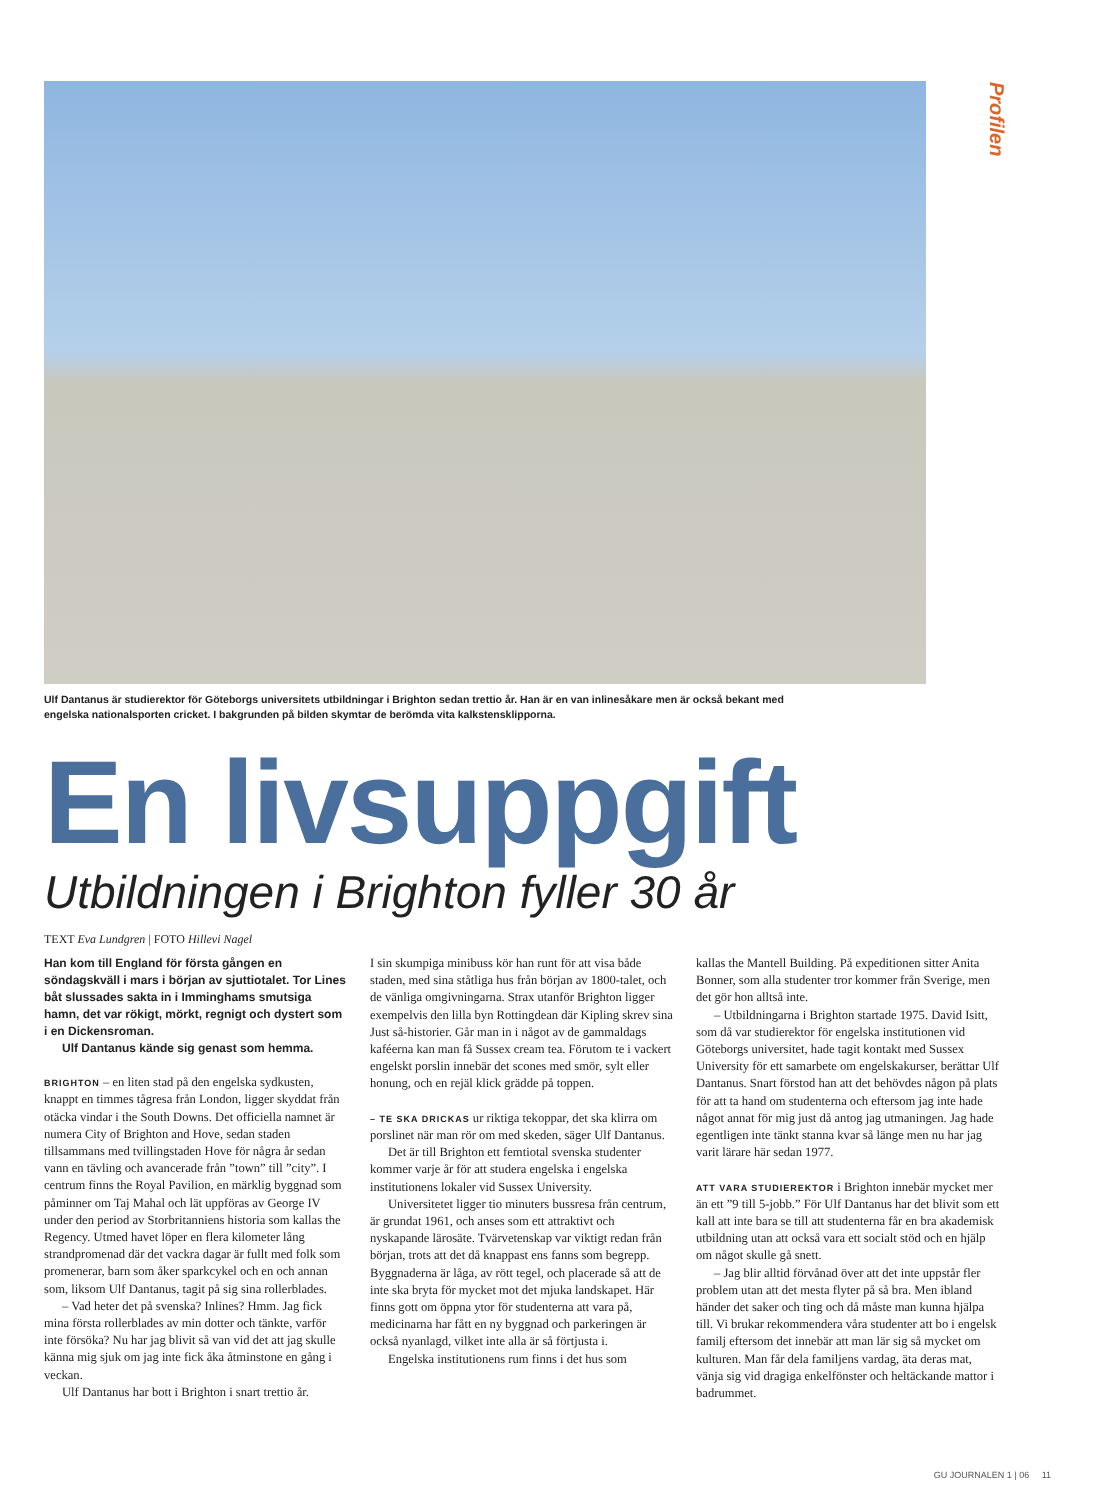Profilen
Ulf Dantanus är studierektor för Göteborgs universitets utbildningar i Brighton sedan trettio år. Han är en van inlinesåkare men är också bekant med engelska nationalsporten cricket. I bakgrunden på bilden skymtar de berömda vita kalkstensklipporna.
En livsuppgift
Utbildningen i Brighton fyller 30 år
TEXT Eva Lundgren | FOTO Hillevi Nagel
Han kom till England för första gången en söndagskväll i mars i början av sjuttiotalet. Tor Lines båt slussades sakta in i Imminghams smutsiga hamn, det var rökigt, mörkt, regnigt och dystert som i en Dickensroman.
Ulf Dantanus kände sig genast som hemma.
BRIGHTON – en liten stad på den engelska sydkusten, knappt en timmes tågresa från London, ligger skyddat från otäcka vindar i the South Downs. Det officiella namnet är numera City of Brighton and Hove, sedan staden tillsammans med tvillingstaden Hove för några år sedan vann en tävling och avancerade från ”town” till ”city”. I centrum finns the Royal Pavilion, en märklig byggnad som påminner om Taj Mahal och lät uppföras av George IV under den period av Storbritanniens historia som kallas the Regency. Utmed havet löper en flera kilometer lång strandpromenad där det vackra dagar är fullt med folk som promenerar, barn som åker sparkcykel och en och annan som, liksom Ulf Dantanus, tagit på sig sina rollerblades.
– Vad heter det på svenska? Inlines? Hmm. Jag fick mina första rollerblades av min dotter och tänkte, varför inte försöka? Nu har jag blivit så van vid det att jag skulle känna mig sjuk om jag inte fick åka åtminstone en gång i veckan.
Ulf Dantanus har bott i Brighton i snart trettio år.
I sin skumpiga minibuss kör han runt för att visa både staden, med sina ståtliga hus från början av 1800-talet, och de vänliga omgivningarna. Strax utanför Brighton ligger exempelvis den lilla byn Rottingdean där Kipling skrev sina Just så-historier. Går man in i något av de gammaldags kaféerna kan man få Sussex cream tea. Förutom te i vackert engelskt porslin innebär det scones med smör, sylt eller honung, och en rejäl klick grädde på toppen.
– TE SKA DRICKAS ur riktiga tekoppar, det ska klirra om porslinet när man rör om med skeden, säger Ulf Dantanus.
Det är till Brighton ett femtiotal svenska studenter kommer varje år för att studera engelska i engelska institutionens lokaler vid Sussex University.
Universitetet ligger tio minuters bussresa från centrum, är grundat 1961, och anses som ett attraktivt och nyskapande lärosäte. Tvärvetenskap var viktigt redan från början, trots att det då knappast ens fanns som begrepp. Byggnaderna är låga, av rött tegel, och placerade så att de inte ska bryta för mycket mot det mjuka landskapet. Här finns gott om öppna ytor för studenterna att vara på, medicinarna har fått en ny byggnad och parkeringen är också nyanlagd, vilket inte alla är så förtjusta i.
Engelska institutionens rum finns i det hus som
kallas the Mantell Building. På expeditionen sitter Anita Bonner, som alla studenter tror kommer från Sverige, men det gör hon alltså inte.
– Utbildningarna i Brighton startade 1975. David Isitt, som då var studierektor för engelska institutionen vid Göteborgs universitet, hade tagit kontakt med Sussex University för ett samarbete om engelskakurser, berättar Ulf Dantanus. Snart förstod han att det behövdes någon på plats för att ta hand om studenterna och eftersom jag inte hade något annat för mig just då antog jag utmaningen. Jag hade egentligen inte tänkt stanna kvar så länge men nu har jag varit lärare här sedan 1977.
ATT VARA STUDIEREKTOR i Brighton innebär mycket mer än ett ”9 till 5-jobb.” För Ulf Dantanus har det blivit som ett kall att inte bara se till att studenterna får en bra akademisk utbildning utan att också vara ett socialt stöd och en hjälp om något skulle gå snett.
– Jag blir alltid förvånad över att det inte uppstår fler problem utan att det mesta flyter på så bra. Men ibland händer det saker och ting och då måste man kunna hjälpa till. Vi brukar rekommendera våra studenter att bo i engelsk familj eftersom det innebär att man lär sig så mycket om kulturen. Man får dela familjens vardag, äta deras mat, vänja sig vid dragiga enkelfönster och heltäckande mattor i badrummet.
GU JOURNALEN 1 | 06 11